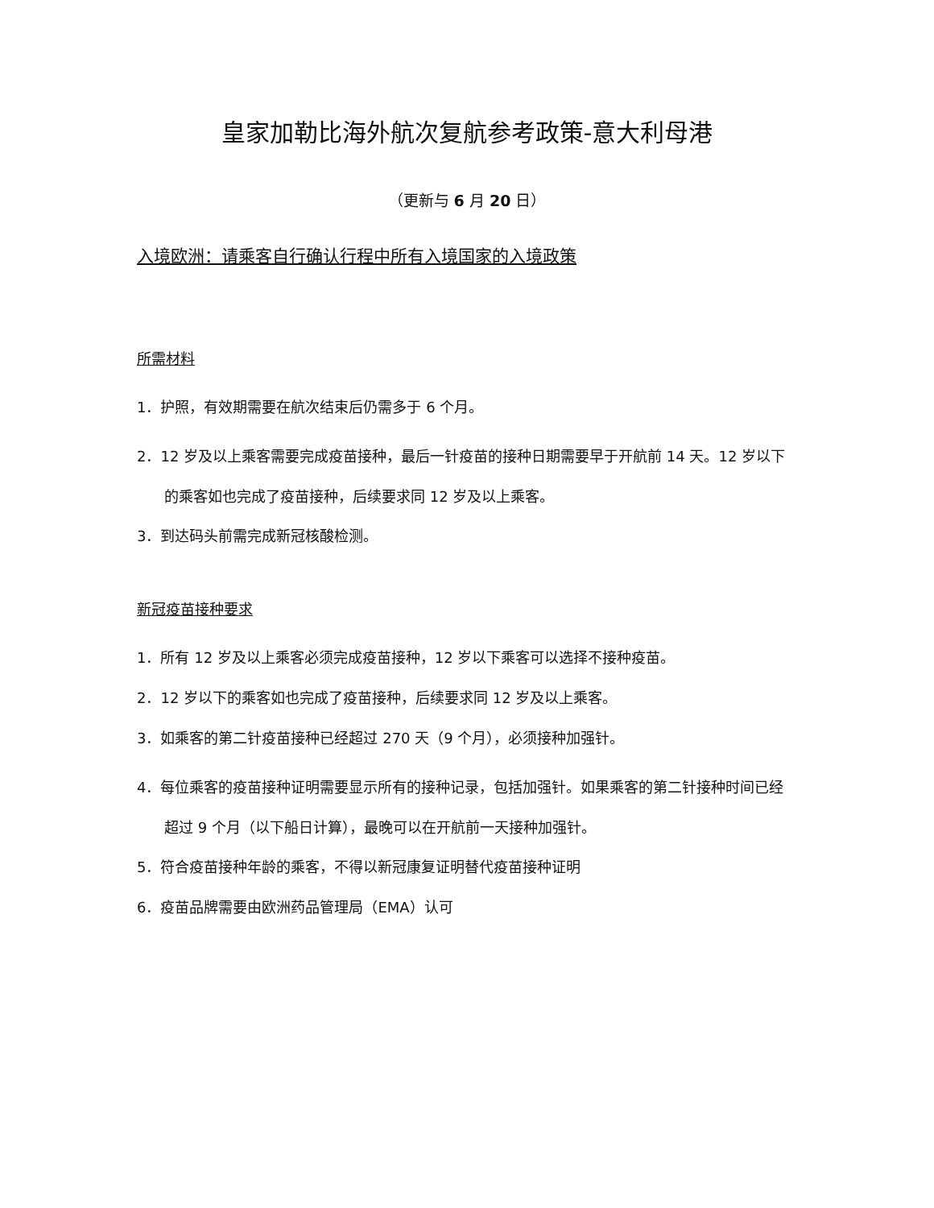皇家加勒比海外航次复航参考政策-意大利母港
（更新与 6 月 20 日）
入境欧洲：请乘客自行确认行程中所有入境国家的入境政策
所需材料
1．护照，有效期需要在航次结束后仍需多于 6 个月。
2．12 岁及以上乘客需要完成疫苗接种，最后一针疫苗的接种日期需要早于开航前 14 天。12 岁以下的乘客如也完成了疫苗接种，后续要求同 12 岁及以上乘客。
3．到达码头前需完成新冠核酸检测。
新冠疫苗接种要求
1．所有 12 岁及以上乘客必须完成疫苗接种，12 岁以下乘客可以选择不接种疫苗。
2．12 岁以下的乘客如也完成了疫苗接种，后续要求同 12 岁及以上乘客。
3．如乘客的第二针疫苗接种已经超过 270 天（9 个月），必须接种加强针。
4．每位乘客的疫苗接种证明需要显示所有的接种记录，包括加强针。如果乘客的第二针接种时间已经超过 9 个月（以下船日计算），最晚可以在开航前一天接种加强针。
5．符合疫苗接种年龄的乘客，不得以新冠康复证明替代疫苗接种证明
6．疫苗品牌需要由欧洲药品管理局（EMA）认可